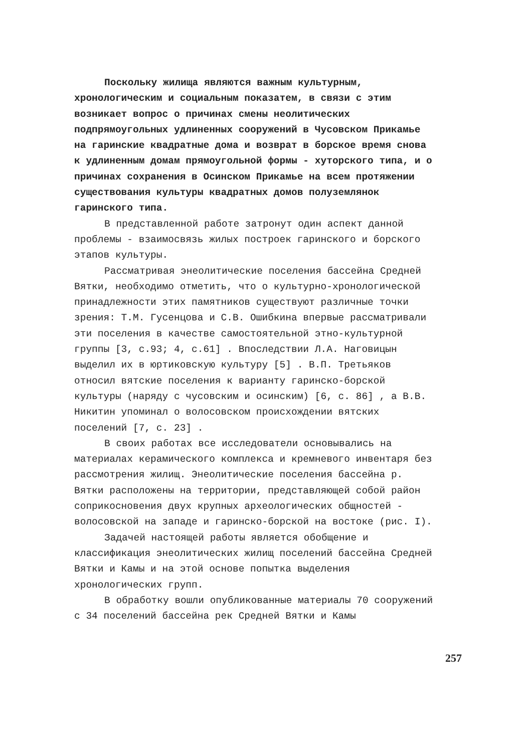Поскольку жилища являются важным культурным, хронологическим и социальным показатем, в связи с этим возникает вопрос о причинах смены неолитических подпрямоугольных удлиненных сооружений в Чусовском Прикамье на гаринские квадратные дома и возврат в борское время снова к удлиненным домам прямоугольной формы - хуторского типа, и о причинах сохранения в Осинском Прикамье на всем протяжении существования культуры квадратных домов полуземлянок гаринского типа.
В представленной работе затронут один аспект данной проблемы - взаимосвязь жилых построек гаринского и борского этапов культуры.
Рассматривая энеолитические поселения бассейна Средней Вятки, необходимо отметить, что о культурно-хронологической принадлежности этих памятников существуют различные точки зрения: Т.М. Гусенцова и С.В. Ошибкина впервые рассматривали эти поселения в качестве самостоятельной этно-культурной группы [3, с.93; 4, с.61] . Впоследствии Л.А. Наговицын выделил их в юртиковскую культуру [5] . В.П. Третьяков относил вятские поселения к варианту гаринско-борской культуры (наряду с чусовским и осинским) [6, с. 86] , а В.В. Никитин упоминал о волосовском происхождении вятских поселений [7, с. 23] .
В своих работах все исследователи основывались на материалах керамического комплекса и кремневого инвентаря без рассмотрения жилищ. Энеолитические поселения бассейна р. Вятки расположены на территории, представляющей собой район соприкосновения двух крупных археологических общностей - волосовской на западе и гаринско-борской на востоке (рис. I).
Задачей настоящей работы является обобщение и классификация энеолитических жилищ поселений бассейна Средней Вятки и Камы и на этой основе попытка выделения хронологических групп.
В обработку вошли опубликованные материалы 70 сооружений с 34 поселений бассейна рек Средней Вятки и Камы
257